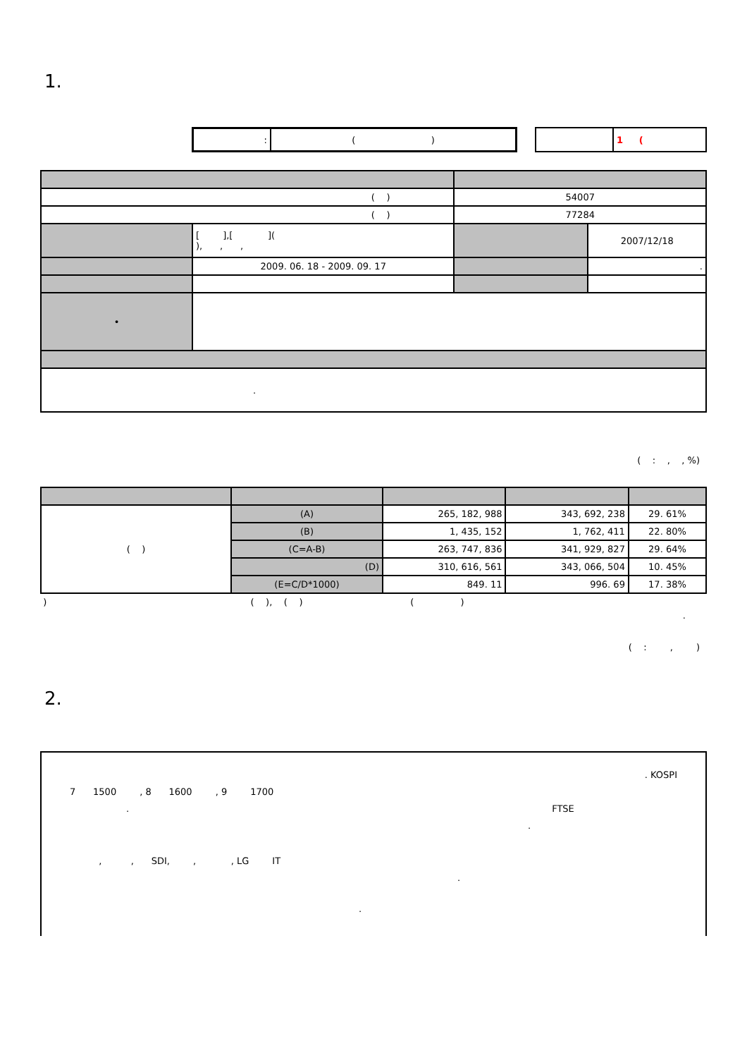1.
| : | ( ) |
| | 1 ( |
| ( ) | | 54007 | |
| ( ) | | 77284 | |
| | [ ],[ ]( ), , , | | 2007/12/18 |
| | 2009. 06. 18 - 2009. 09. 17 | | . |
| • | | | |
| . | | | |
( : , , %)
| ( ) | (A) | 265, 182, 988 | 343, 692, 238 | 29. 61% |
| | (B) | 1, 435, 152 | 1, 762, 411 | 22. 80% |
| | (C=A-B) | 263, 747, 836 | 341, 929, 827 | 29. 64% |
| | (D) | 310, 616, 561 | 343, 066, 504 | 10. 45% |
| | (E=C/D*1000) | 849. 11 | 996. 69 | 17. 38% |
) ( ), ( ) ( )
.
( : , )
2.
. KOSPI
7 1500 , 8 1600 , 9 1700
. FTSE
.
, , SDI, , , LG IT
.
.